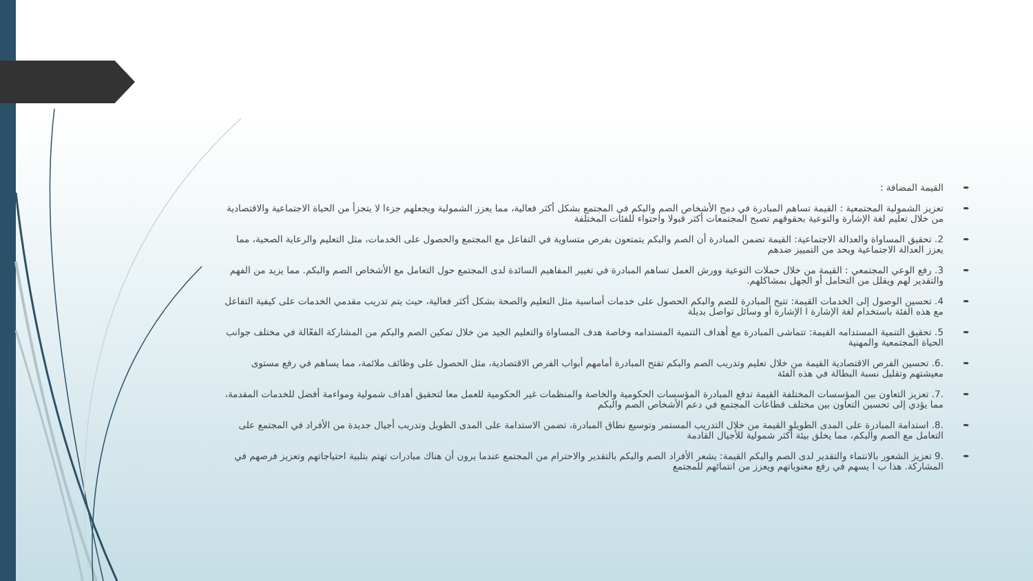➨ القيمة المضافة :
➨ تعزيز الشمولية المجتمعية : القيمة تساهم المبادرة في دمج الأشخاص الصم والبكم في المجتمع بشكل أكثر فعالية، مما يعزز الشمولية ويجعلهم جزءا لا يتجزأ من الحياة الاجتماعية والاقتصادية من خلال تعليم لغة الإشارة والتوعية بحقوقهم تصبح المجتمعات أكثر قبولا واحتواء للفئات المختلفة
➨ 2. تحقيق المساواة والعدالة الاجتماعية: القيمة تضمن المبادرة أن الصم والبكم يتمتعون بفرص متساوية في التفاعل مع المجتمع والحصول على الخدمات، مثل التعليم والرعاية الصحية، مما يعزز العدالة الاجتماعية ويحد من التمييز ضدهم
➨ 3. رفع الوعي المجتمعي : القيمة من خلال حملات التوعية وورش العمل تساهم المبادرة في تغيير المفاهيم السائدة لدى المجتمع حول التعامل مع الأشخاص الصم والبكم. مما يزيد من الفهم والتقدير لهم ويقلل من التحامل أو الجهل بمشاكلهم.
➨ 4. تحسين الوصول إلى الخدمات القيمة: تتيح المبادرة للصم والبكم الحصول على خدمات أساسية مثل التعليم والصحة بشكل أكثر فعالية، حيث يتم تدريب مقدمي الخدمات على كيفية التفاعل مع هذه الفئة باستخدام لغة الإشارة ا الإشارة أو وسائل تواصل بديلة
➨ 5. تحقيق التنمية المستدامه القيمة: تتماشى المبادرة مع أهداف التنمية المستدامه وخاصة هدف المساواة والتعليم الجيد من خلال تمكين الصم والبكم من المشاركة الفعّالة في مختلف جوانب الحياة المجتمعية والمهنية
➨.6. تحسين الفرص الاقتصادية القيمة من خلال تعليم وتدريب الصم والبكم تفتح المبادرة أمامهم أبواب الفرص الاقتصادية، مثل الحصول على وظائف ملائمة، مما يساهم في رفع مستوى معيشتهم وتقليل نسبة البطالة في هذه الفئة
➨.7. تعزيز التعاون بين المؤسسات المختلفة القيمة تدفع المبادرة المؤسسات الحكومية والخاصة والمنظمات غير الحكومية للعمل معا لتحقيق أهداف شمولية ومواءمة أفضل للخدمات المقدمة، مما يؤدي إلى تحسين التعاون بين مختلف قطاعات المجتمع في دعم الأشخاص الصم والبكم
➨.8. استدامة المبادرة على المدى الطويلو القيمة من خلال التدريب المستمر وتوسيع نطاق المبادرة، تضمن الاستدامة على المدى الطويل وتدريب أجيال جديدة من الأفراد في المجتمع على التعامل مع الصم والبكم، مما يخلق بيئة أكثر شمولية للأجيال القادمة
➨.9 تعزيز الشعور بالانتماء والتقدير لدى الصم والبكم القيمة: يشعر الأفراد الصم والبكم بالتقدير والاحترام من المجتمع عندما يرون أن هناك مبادرات تهتم بتلبية احتياجاتهم وتعزيز فرصهم في المشاركة. هذا ب ا يسهم في رفع معنوياتهم ويعزز من انتمائهم للمجتمع